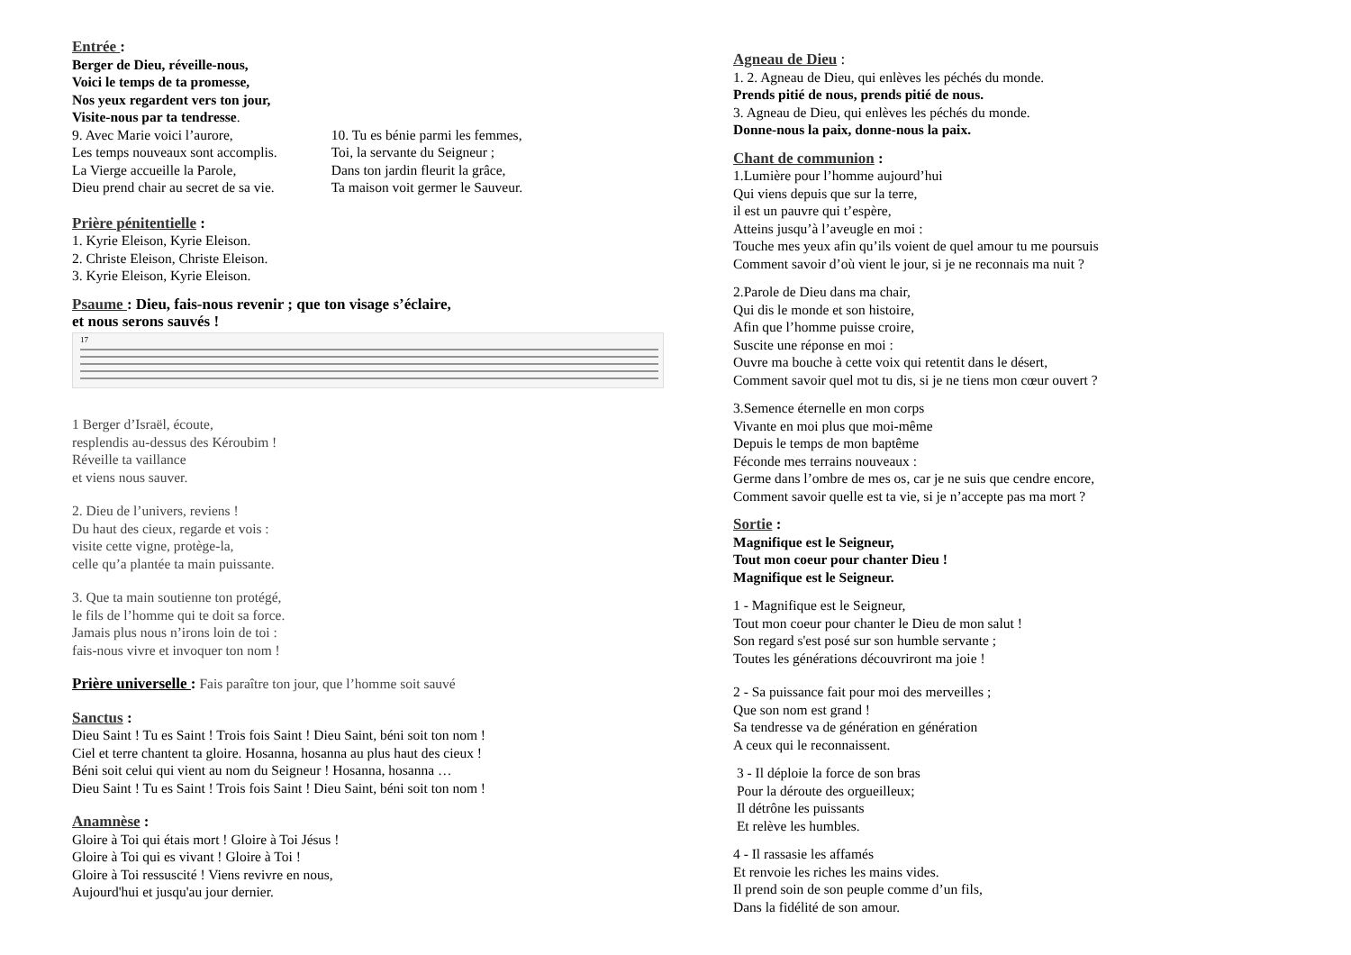Entrée :
Berger de Dieu, réveille-nous,
Voici le temps de ta promesse,
Nos yeux regardent vers ton jour,
Visite-nous par ta tendresse.
9. Avec Marie voici l’aurore,
Les temps nouveaux sont accomplis.
La Vierge accueille la Parole,
Dieu prend chair au secret de sa vie.
10. Tu es bénie parmi les femmes,
Toi, la servante du Seigneur ;
Dans ton jardin fleurit la grâce,
Ta maison voit germer le Sauveur.
Prière pénitentielle :
1. Kyrie Eleison, Kyrie Eleison.
2. Christe Eleison, Christe Eleison.
3. Kyrie Eleison, Kyrie Eleison.
Psaume : Dieu, fais-nous revenir ; que ton visage s’éclaire,
et nous serons sauvés !
17
1 Berger d’Israël, écoute,
resplendis au-dessus des Kéroubim !
Réveille ta vaillance
et viens nous sauver.
2. Dieu de l’univers, reviens !
Du haut des cieux, regarde et vois :
visite cette vigne, protège-la,
celle qu’a plantée ta main puissante.
3. Que ta main soutienne ton protégé,
le fils de l’homme qui te doit sa force.
Jamais plus nous n’irons loin de toi :
fais-nous vivre et invoquer ton nom !
Prière universelle : Fais paraître ton jour, que l’homme soit sauvé
Sanctus :
Dieu Saint ! Tu es Saint ! Trois fois Saint ! Dieu Saint, béni soit ton nom !
Ciel et terre chantent ta gloire. Hosanna, hosanna au plus haut des cieux !
Béni soit celui qui vient au nom du Seigneur ! Hosanna, hosanna …
Dieu Saint ! Tu es Saint ! Trois fois Saint ! Dieu Saint, béni soit ton nom !
Anamnèse :
Gloire à Toi qui étais mort ! Gloire à Toi Jésus !
Gloire à Toi qui es vivant ! Gloire à Toi !
Gloire à Toi ressuscité ! Viens revivre en nous,
Aujourd'hui et jusqu'au jour dernier.
Agneau de Dieu :
1. 2. Agneau de Dieu, qui enlèves les péchés du monde.
Prends pitié de nous, prends pitié de nous.
3. Agneau de Dieu, qui enlèves les péchés du monde.
Donne-nous la paix, donne-nous la paix.
Chant de communion :
1.Lumière pour l’homme aujourd’hui
Qui viens depuis que sur la terre,
il est un pauvre qui t’espère,
Atteins jusqu’à l’aveugle en moi :
Touche mes yeux afin qu’ils voient de quel amour tu me poursuis
Comment savoir d’où vient le jour, si je ne reconnais ma nuit ?
2.Parole de Dieu dans ma chair,
Qui dis le monde et son histoire,
Afin que l’homme puisse croire,
Suscite une réponse en moi :
Ouvre ma bouche à cette voix qui retentit dans le désert,
Comment savoir quel mot tu dis, si je ne tiens mon cœur ouvert ?
3.Semence éternelle en mon corps
Vivante en moi plus que moi-même
Depuis le temps de mon baptême
Féconde mes terrains nouveaux :
Germe dans l’ombre de mes os, car je ne suis que cendre encore,
Comment savoir quelle est ta vie, si je n’accepte pas ma mort ?
Sortie :
Magnifique est le Seigneur,
Tout mon coeur pour chanter Dieu !
Magnifique est le Seigneur.
1 - Magnifique est le Seigneur,
Tout mon coeur pour chanter le Dieu de mon salut !
Son regard s'est posé sur son humble servante ;
Toutes les générations découvriront ma joie !
2 - Sa puissance fait pour moi des merveilles ;
Que son nom est grand !
Sa tendresse va de génération en génération
A ceux qui le reconnaissent.
3 - Il déploie la force de son bras
Pour la déroute des orgueilleux;
Il détrône les puissants
Et relève les humbles.
4 - Il rassasie les affamés
Et renvoie les riches les mains vides.
Il prend soin de son peuple comme d’un fils,
Dans la fidélité de son amour.